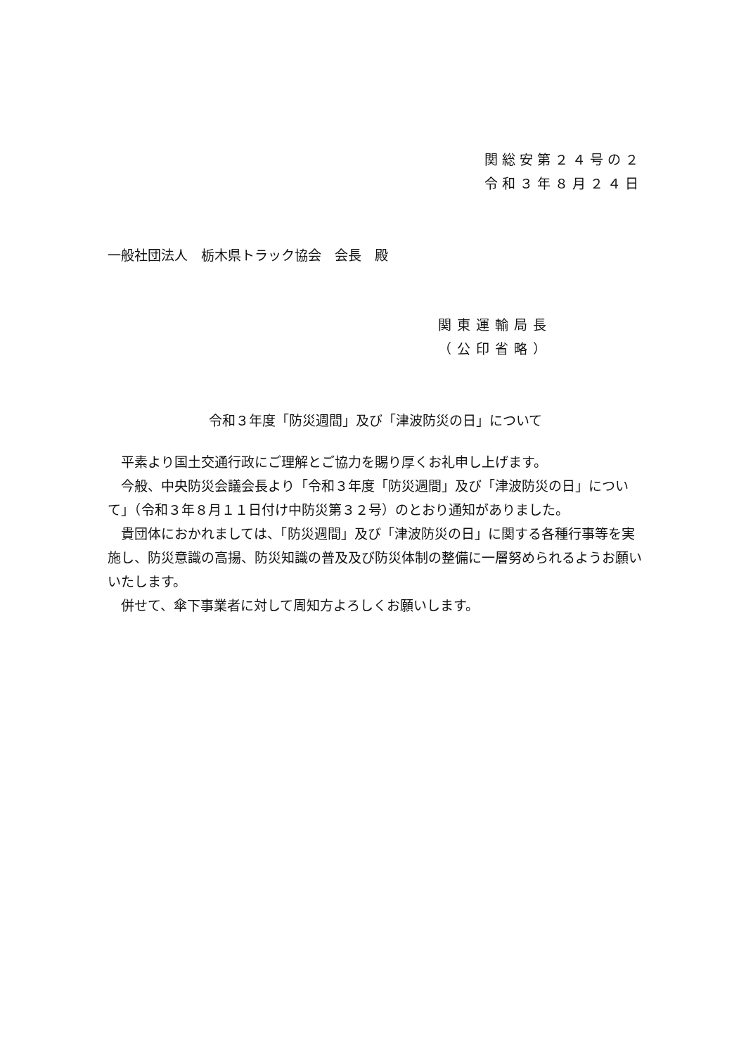関総安第２４号の２
令和３年８月２４日
一般社団法人　栃木県トラック協会　会長　殿
関東運輸局長
（公印省略）
令和３年度「防災週間」及び「津波防災の日」について
　平素より国土交通行政にご理解とご協力を賜り厚くお礼申し上げます。
　今般、中央防災会議会長より「令和３年度「防災週間」及び「津波防災の日」について」（令和３年８月１１日付け中防災第３２号）のとおり通知がありました。
　貴団体におかれましては、「防災週間」及び「津波防災の日」に関する各種行事等を実施し、防災意識の高揚、防災知識の普及及び防災体制の整備に一層努められるようお願いいたします。
　併せて、傘下事業者に対して周知方よろしくお願いします。